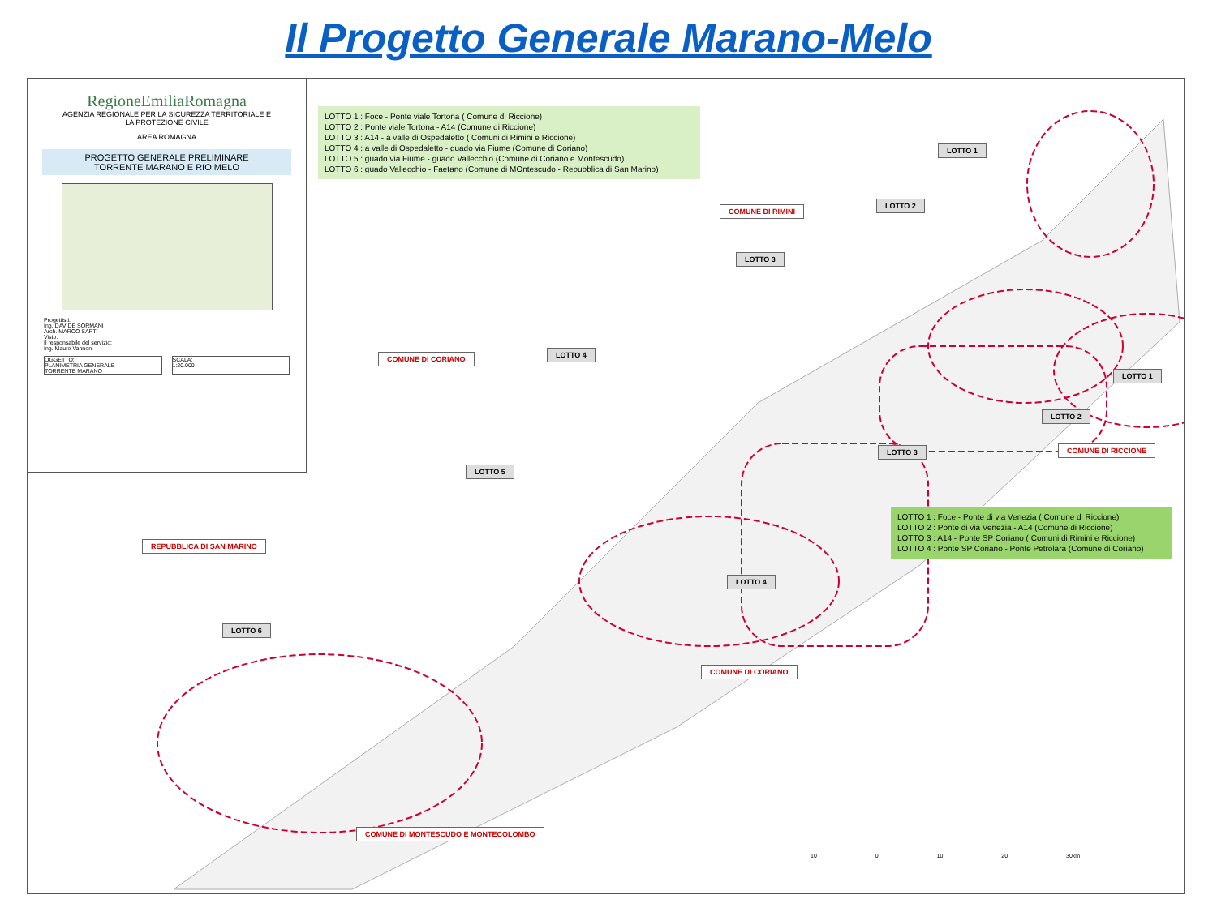Il Progetto Generale Marano-Melo
RegioneEmiliaRomagna
AGENZIA REGIONALE PER LA SICUREZZA TERRITORIALE E
LA PROTEZIONE CIVILE
AREA ROMAGNA
PROGETTO GENERALE PRELIMINARE
TORRENTE MARANO E RIO MELO
Progettisti:
Ing. DAVIDE SORMANI
Arch. MARCO SARTI
Visto:
Il responsabile del servizio:
Ing. Mauro Vannoni
OGGETTO:
PLANIMETRIA GENERALE
TORRENTE MARANO
SCALA:
1:20.000
LOTTO 1 : Foce - Ponte viale Tortona ( Comune di Riccione)
LOTTO 2 : Ponte viale Tortona - A14 (Comune di Riccione)
LOTTO 3 : A14 - a valle di Ospedaletto ( Comuni di Rimini e Riccione)
LOTTO 4 : a valle di Ospedaletto - guado via Fiume (Comune di Coriano)
LOTTO 5 : guado via Fiume - guado Vallecchio (Comune di Coriano e Montescudo)
LOTTO 6 : guado Vallecchio - Faetano (Comune di MOntescudo - Repubblica di San Marino)
LOTTO 1 : Foce - Ponte di via Venezia ( Comune di Riccione)
LOTTO 2 : Ponte di via Venezia - A14 (Comune di Riccione)
LOTTO 3 : A14 - Ponte SP Coriano ( Comuni di Rimini e Riccione)
LOTTO 4 : Ponte SP Coriano - Ponte Petrolara (Comune di Coriano)
LOTTO 1
COMUNE DI RIMINI
LOTTO 2
LOTTO 3
COMUNE DI CORIANO LOTTO 4
LOTTO 1
LOTTO 2
LOTTO 3 COMUNE DI RICCIONE
LOTTO 5
REPUBBLICA DI SAN MARINO
LOTTO 4
LOTTO 6
COMUNE DI CORIANO
COMUNE DI MONTESCUDO E MONTECOLOMBO
10 0 10 20 30km